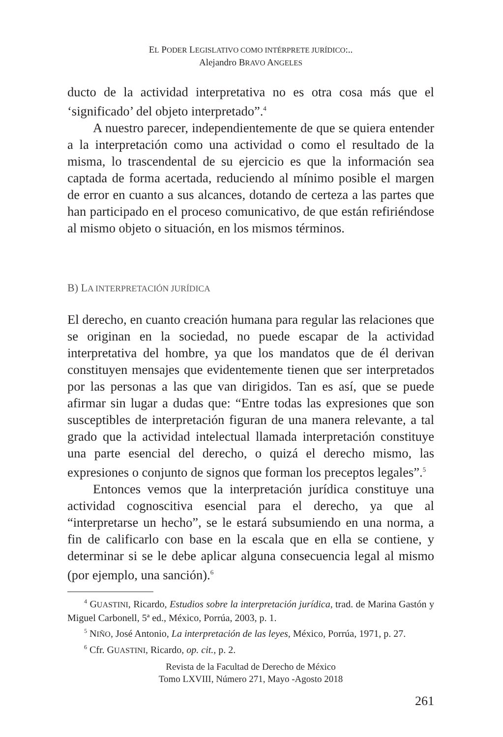EL PODER LEGISLATIVO COMO INTÉRPRETE JURÍDICO:..
Alejandro BRAVO ANGELES
ducto de la actividad interpretativa no es otra cosa más que el ‘significado’ del objeto interpretado”.<sup>4</sup>
A nuestro parecer, independientemente de que se quiera entender a la interpretación como una actividad o como el resultado de la misma, lo trascendental de su ejercicio es que la información sea captada de forma acertada, reduciendo al mínimo posible el margen de error en cuanto a sus alcances, dotando de certeza a las partes que han participado en el proceso comunicativo, de que están refiriéndose al mismo objeto o situación, en los mismos términos.
B) LA INTERPRETACIÓN JURÍDICA
El derecho, en cuanto creación humana para regular las relaciones que se originan en la sociedad, no puede escapar de la actividad interpretativa del hombre, ya que los mandatos que de él derivan constituyen mensajes que evidentemente tienen que ser interpretados por las personas a las que van dirigidos. Tan es así, que se puede afirmar sin lugar a dudas que: “Entre todas las expresiones que son susceptibles de interpretación figuran de una manera relevante, a tal grado que la actividad intelectual llamada interpretación constituye una parte esencial del derecho, o quizá el derecho mismo, las expresiones o conjunto de signos que forman los preceptos legales”.<sup>5</sup>
Entonces vemos que la interpretación jurídica constituye una actividad cognoscitiva esencial para el derecho, ya que al “interpretarse un hecho”, se le estará subsumiendo en una norma, a fin de calificarlo con base en la escala que en ella se contiene, y determinar si se le debe aplicar alguna consecuencia legal al mismo (por ejemplo, una sanción).<sup>6</sup>
<sup>4</sup> GUASTINI, Ricardo, Estudios sobre la interpretación jurídica, trad. de Marina Gastón y Miguel Carbonell, 5ª ed., México, Porrúa, 2003, p. 1.
<sup>5</sup> NIÑO, José Antonio, La interpretación de las leyes, México, Porrúa, 1971, p. 27.
<sup>6</sup> Cfr. GUASTINI, Ricardo, op. cit., p. 2.
Revista de la Facultad de Derecho de México
Tomo LXVIII, Número 271, Mayo -Agosto 2018
261